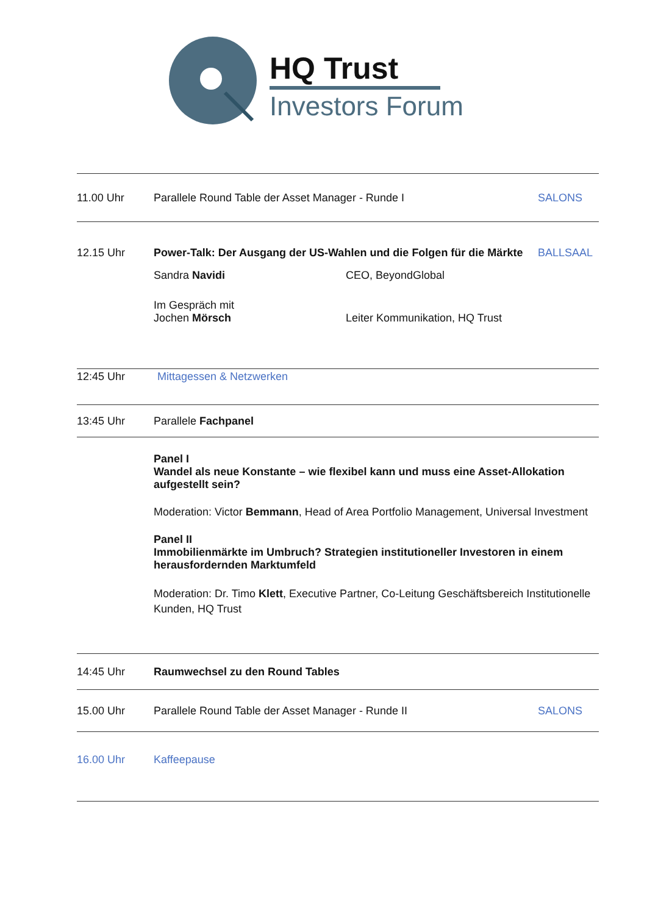HQ Trust
Investors Forum
11.00 Uhr
Parallele Round Table der Asset Manager - Runde I
SALONS
12.15 Uhr Power-Talk: Der Ausgang der US-Wahlen und die Folgen für die Märkte
Sandra Navidi CEO, BeyondGlobal
Im Gespräch mit
Jochen Mörsch
Leiter Kommunikation, HQ Trust
BALLSAAL
12:45 Uhr Mittagessen & Netzwerken
13:45 Uhr Parallele Fachpanel
Panel I
Wandel als neue Konstante – wie flexibel kann und muss eine Asset-Allokation aufgestellt sein?
Moderation: Victor Bemmann, Head of Area Portfolio Management, Universal Investment
Panel II
Immobilienmärkte im Umbruch? Strategien institutioneller Investoren in einem herausfordernden Marktumfeld
Moderation: Dr. Timo Klett, Executive Partner, Co-Leitung Geschäftsbereich Institutionelle Kunden, HQ Trust
14:45 Uhr
Raumwechsel zu den Round Tables
15.00 Uhr
Parallele Round Table der Asset Manager - Runde II
SALONS
16.00 Uhr Kaffeepause